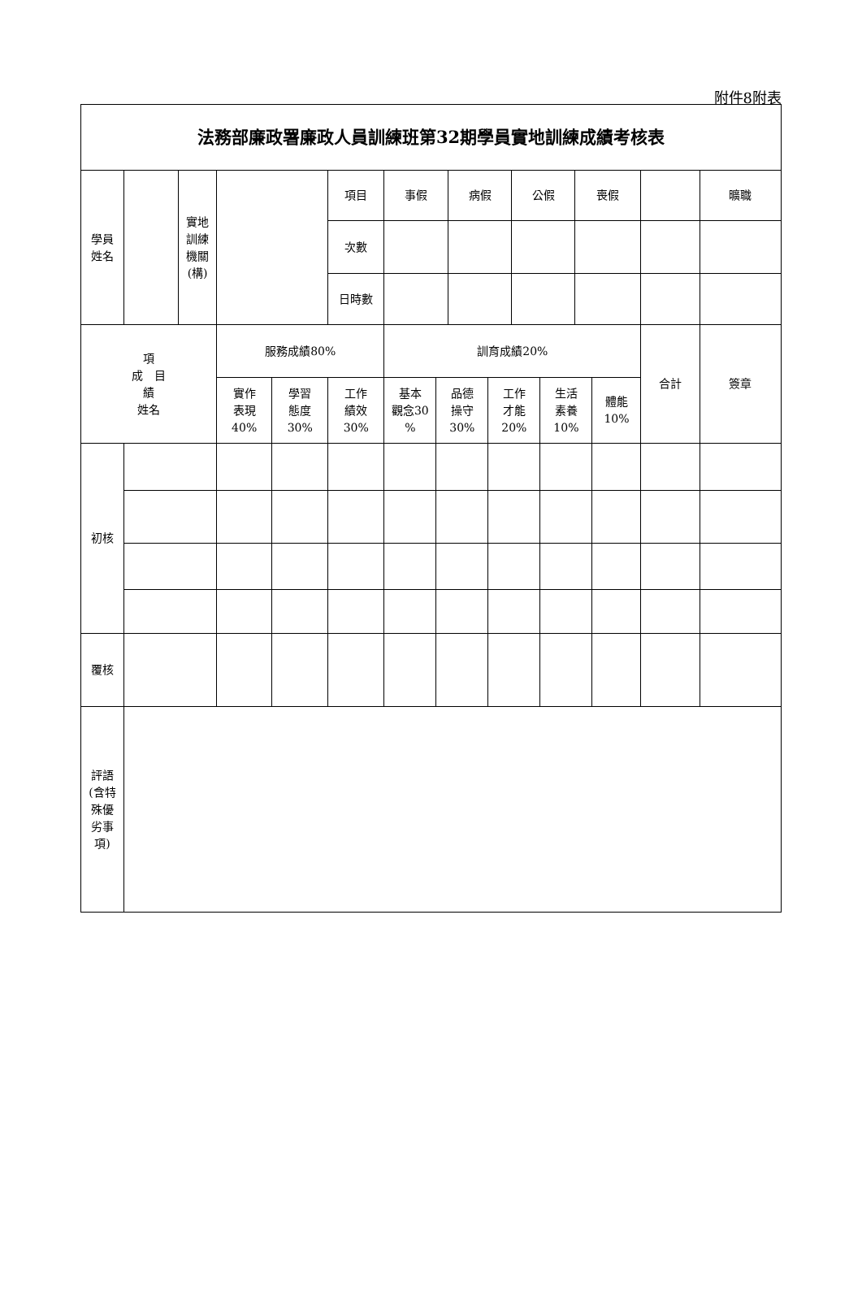附件8附表
| 法務部廉政署廉政人員訓練班第32期學員實地訓練成績考核表 | | | | | | | | | | | | | | | |
| --- | --- | --- | --- | --- | --- | --- | --- | --- | --- | --- | --- | --- | --- | --- | --- |
| 學員 姓名 | | 實地 訓練 機關 (構) | | | 項目 | 事假 | | 病假 | | 公假 | | 喪假 | | | 曠職 |
| | | | | | 次數 | | | | | | | | | | |
| | | | | | 日時數 | | | | | | | | | | |
| 項 成 目 績 姓名 | | | 服務成績80% | | | 訓育成績20% | | | | | | | | 合計 | 簽章 |
| | | | 實作 表現 40% | 學習 態度 30% | 工作 績效 30% | 基本 觀念30 % | 品德 操守 30% | | 工作 才能 20% | | 生活 素養 10% | | 體能 10% | | |
| 初核 | | | | | | | | | | | | | | | |
| 覆核 | | | | | | | | | | | | | | | |
| 評語 (含特 殊優 劣事 項) | | | | | | | | | | | | | | | |